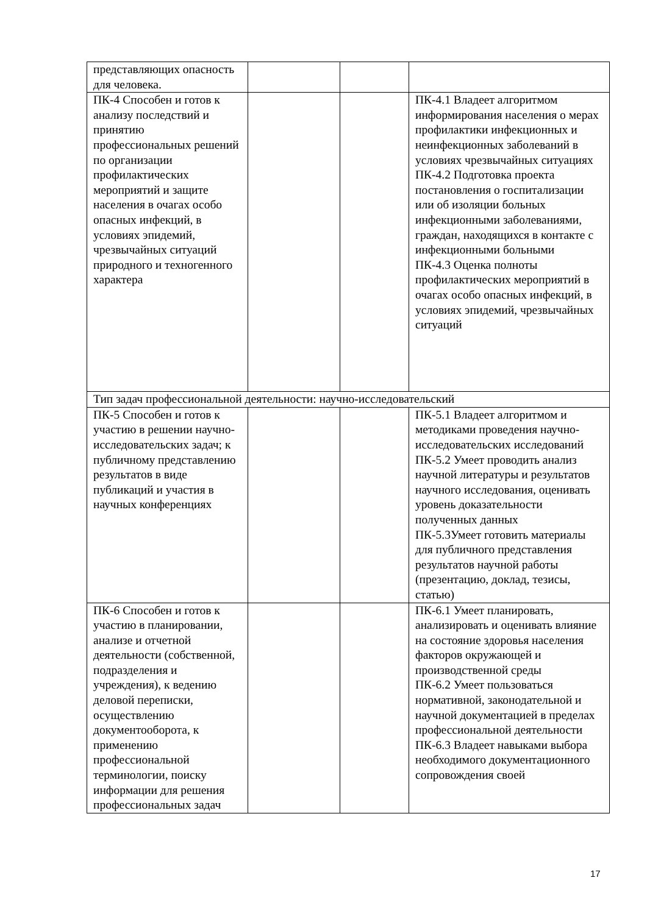| представляющих опасность для человека. | | | |
| ПК-4 Способен и готов к анализу последствий и принятию профессиональных решений по организации профилактических мероприятий и защите населения в очагах особо опасных инфекций, в условиях эпидемий, чрезвычайных ситуаций природного и техногенного характера | | | ПК-4.1 Владеет алгоритмом информирования населения о мерах профилактики инфекционных и неинфекционных заболеваний в условиях чрезвычайных ситуациях ПК-4.2 Подготовка проекта постановления о госпитализации или об изоляции больных инфекционными заболеваниями, граждан, находящихся в контакте с инфекционными больными ПК-4.3 Оценка полноты профилактических мероприятий в очагах особо опасных инфекций, в условиях эпидемий, чрезвычайных ситуаций |
| Тип задач профессиональной деятельности: научно-исследовательский | | | |
| ПК-5 Способен и готов к участию в решении научно-исследовательских задач; к публичному представлению результатов в виде публикаций и участия в научных конференциях | | | ПК-5.1 Владеет алгоритмом и методиками проведения научно-исследовательских исследований ПК-5.2 Умеет проводить анализ научной литературы и результатов научного исследования, оценивать уровень доказательности полученных данных ПК-5.3Умеет готовить материалы для публичного представления результатов научной работы (презентацию, доклад, тезисы, статью) |
| ПК-6 Способен и готов к участию в планировании, анализе и отчетной деятельности (собственной, подразделения и учреждения), к ведению деловой переписки, осуществлению документооборота, к применению профессиональной терминологии, поиску информации для решения профессиональных задач | | | ПК-6.1 Умеет планировать, анализировать и оценивать влияние на состояние здоровья населения факторов окружающей и производственной среды ПК-6.2 Умеет пользоваться нормативной, законодательной и научной документацией в пределах профессиональной деятельности ПК-6.3 Владеет навыками выбора необходимого документационного сопровождения своей |
17